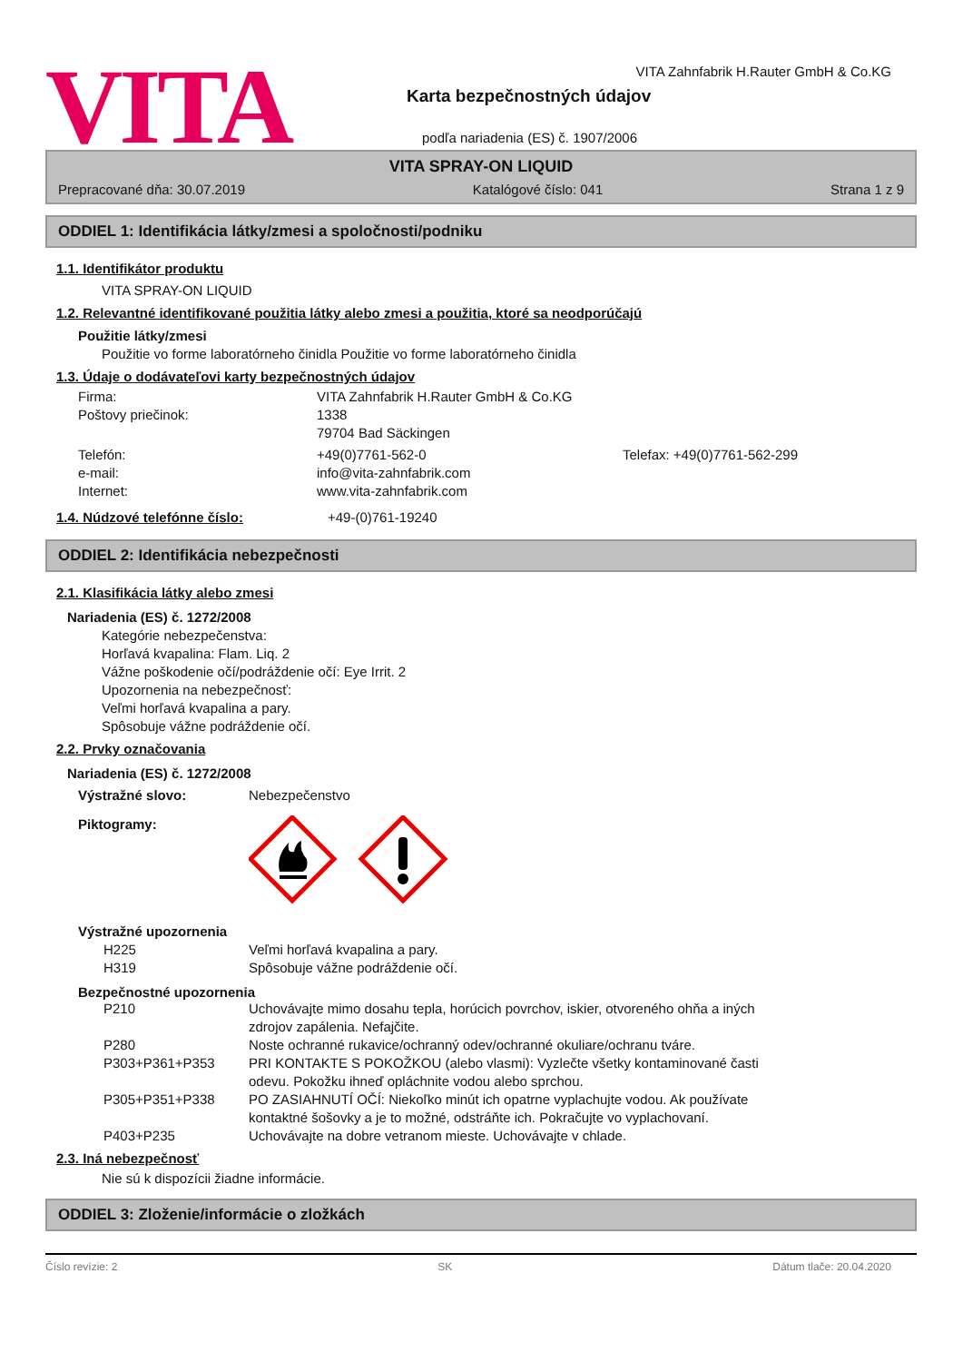VITA
VITA Zahnfabrik H.Rauter GmbH & Co.KG
Karta bezpečnostných údajov
podľa nariadenia (ES) č. 1907/2006
VITA SPRAY-ON LIQUID
Prepracované dňa: 30.07.2019 Katalógové číslo: 041 Strana 1 z 9
ODDIEL 1: Identifikácia látky/zmesi a spoločnosti/podniku
1.1. Identifikátor produktu
VITA SPRAY-ON LIQUID
1.2. Relevantné identifikované použitia látky alebo zmesi a použitia, ktoré sa neodporúčajú
Použitie látky/zmesi
Použitie vo forme laboratórneho činidla Použitie vo forme laboratórneho činidla
1.3. Údaje o dodávateľovi karty bezpečnostných údajov
| Firma: | VITA Zahnfabrik H.Rauter GmbH & Co.KG | |
| Poštovy priečinok: | 1338 79704 Bad Säckingen | |
| Telefón: | +49(0)7761-562-0 | Telefax: +49(0)7761-562-299 |
| e-mail: | info@vita-zahnfabrik.com | |
| Internet: | www.vita-zahnfabrik.com | |
1.4. Núdzové telefónne číslo: +49-(0)761-19240
ODDIEL 2: Identifikácia nebezpečnosti
2.1. Klasifikácia látky alebo zmesi
Nariadenia (ES) č. 1272/2008
Kategórie nebezpečenstva:
Horľavá kvapalina: Flam. Liq. 2
Vážne poškodenie očí/podráždenie očí: Eye Irrit. 2
Upozornenia na nebezpečnosť:
Veľmi horľavá kvapalina a pary.
Spôsobuje vážne podráždenie očí.
2.2. Prvky označovania
Nariadenia (ES) č. 1272/2008
| Výstražné slovo: | Nebezpečenstvo |
| Piktogramy: | |
Výstražné upozornenia
| H225 | Veľmi horľavá kvapalina a pary. |
| H319 | Spôsobuje vážne podráždenie očí. |
Bezpečnostné upozornenia
| P210 | Uchovávajte mimo dosahu tepla, horúcich povrchov, iskier, otvoreného ohňa a iných zdrojov zapálenia. Nefajčite. |
| P280 | Noste ochranné rukavice/ochranný odev/ochranné okuliare/ochranu tváre. |
| P303+P361+P353 | PRI KONTAKTE S POKOŽKOU (alebo vlasmi): Vyzlečte všetky kontaminované časti odevu. Pokožku ihneď opláchnite vodou alebo sprchou. |
| P305+P351+P338 | PO ZASIAHNUTÍ OČÍ: Niekoľko minút ich opatrne vyplachujte vodou. Ak používate kontaktné šošovky a je to možné, odstráňte ich. Pokračujte vo vyplachovaní. |
| P403+P235 | Uchovávajte na dobre vetranom mieste. Uchovávajte v chlade. |
2.3. Iná nebezpečnosť
Nie sú k dispozícii žiadne informácie.
ODDIEL 3: Zloženie/informácie o zložkách
Číslo revízie: 2 SK Dátum tlače: 20.04.2020